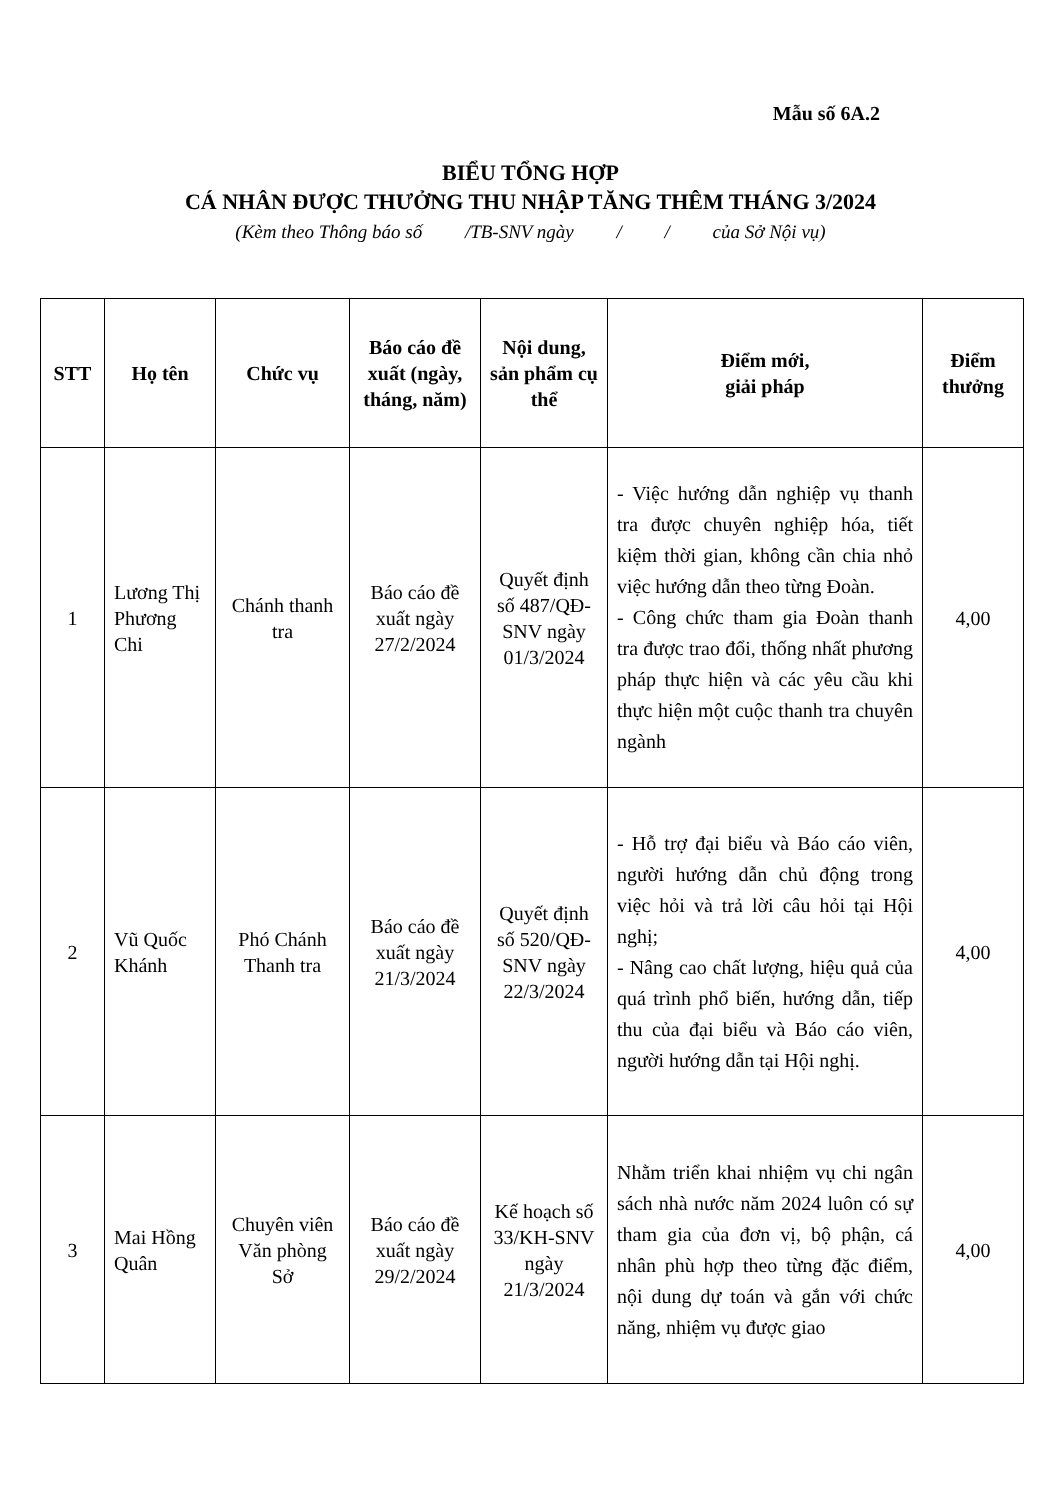Mẫu số 6A.2
BIỂU TỔNG HỢP
CÁ NHÂN ĐƯỢC THƯỞNG THU NHẬP TĂNG THÊM THÁNG 3/2024
(Kèm theo Thông báo số /TB-SNV ngày / / của Sở Nội vụ)
| STT | Họ tên | Chức vụ | Báo cáo đề xuất (ngày, tháng, năm) | Nội dung, sản phẩm cụ thể | Điểm mới, giải pháp | Điểm thưởng |
| --- | --- | --- | --- | --- | --- | --- |
| 1 | Lương Thị Phương Chi | Chánh thanh tra | Báo cáo đề xuất ngày 27/2/2024 | Quyết định số 487/QĐ-SNV ngày 01/3/2024 | - Việc hướng dẫn nghiệp vụ thanh tra được chuyên nghiệp hóa, tiết kiệm thời gian, không cần chia nhỏ việc hướng dẫn theo từng Đoàn. - Công chức tham gia Đoàn thanh tra được trao đổi, thống nhất phương pháp thực hiện và các yêu cầu khi thực hiện một cuộc thanh tra chuyên ngành | 4,00 |
| 2 | Vũ Quốc Khánh | Phó Chánh Thanh tra | Báo cáo đề xuất ngày 21/3/2024 | Quyết định số 520/QĐ-SNV ngày 22/3/2024 | - Hỗ trợ đại biểu và Báo cáo viên, người hướng dẫn chủ động trong việc hỏi và trả lời câu hỏi tại Hội nghị; - Nâng cao chất lượng, hiệu quả của quá trình phổ biến, hướng dẫn, tiếp thu của đại biểu và Báo cáo viên, người hướng dẫn tại Hội nghị. | 4,00 |
| 3 | Mai Hồng Quân | Chuyên viên Văn phòng Sở | Báo cáo đề xuất ngày 29/2/2024 | Kế hoạch số 33/KH-SNV ngày 21/3/2024 | Nhằm triển khai nhiệm vụ chi ngân sách nhà nước năm 2024 luôn có sự tham gia của đơn vị, bộ phận, cá nhân phù hợp theo từng đặc điểm, nội dung dự toán và gắn với chức năng, nhiệm vụ được giao | 4,00 |